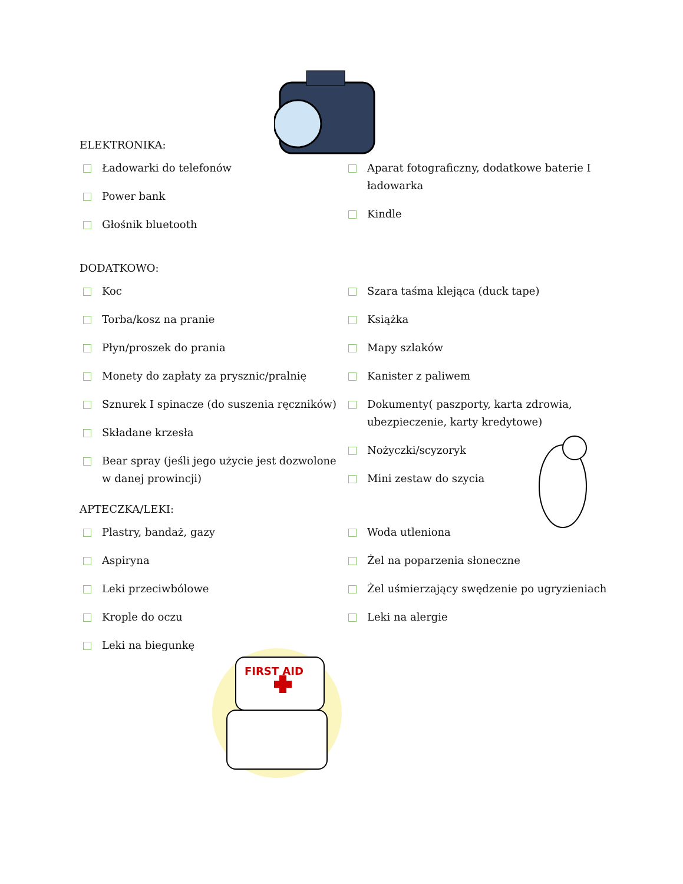ELEKTRONIKA:
Ładowarki do telefonów
Power bank
Głośnik bluetooth
Aparat fotograficzny, dodatkowe baterie I ładowarka
Kindle
DODATKOWO:
Koc
Torba/kosz na pranie
Płyn/proszek do prania
Monety do zapłaty za prysznic/pralnię
Sznurek I spinacze (do suszenia ręczników)
Składane krzesła
Bear spray (jeśli jego użycie jest dozwolone w danej prowincji)
Szara taśma klejąca (duck tape)
Książka
Mapy szlaków
Kanister z paliwem
Dokumenty( paszporty, karta zdrowia, ubezpieczenie, karty kredytowe)
Nożyczki/scyzoryk
Mini zestaw do szycia
APTECZKA/LEKI:
Plastry, bandaż, gazy
Aspiryna
Leki przeciwbólowe
Krople do oczu
Leki na biegunkę
Woda utleniona
Żel na poparzenia słoneczne
Żel uśmierzający swędzenie po ugryzieniach
Leki na alergie
FIRST AID